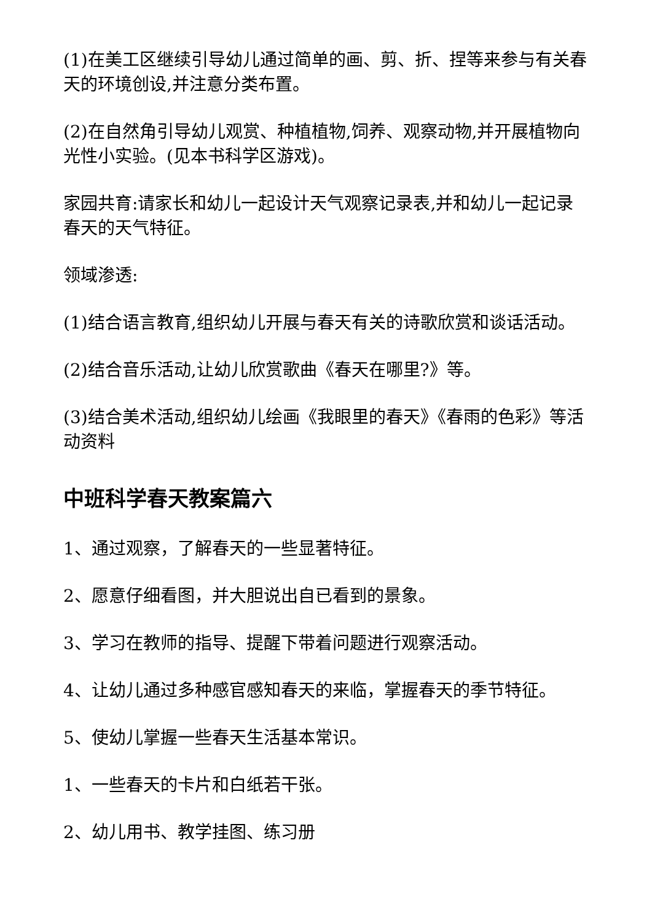(1)在美工区继续引导幼儿通过简单的画、剪、折、捏等来参与有关春天的环境创设,并注意分类布置。
(2)在自然角引导幼儿观赏、种植植物,饲养、观察动物,并开展植物向光性小实验。(见本书科学区游戏)。
家园共育:请家长和幼儿一起设计天气观察记录表,并和幼儿一起记录春天的天气特征。
领域渗透:
(1)结合语言教育,组织幼儿开展与春天有关的诗歌欣赏和谈话活动。
(2)结合音乐活动,让幼儿欣赏歌曲《春天在哪里?》等。
(3)结合美术活动,组织幼儿绘画《我眼里的春天》《春雨的色彩》等活动资料
中班科学春天教案篇六
1、通过观察，了解春天的一些显著特征。
2、愿意仔细看图，并大胆说出自已看到的景象。
3、学习在教师的指导、提醒下带着问题进行观察活动。
4、让幼儿通过多种感官感知春天的来临，掌握春天的季节特征。
5、使幼儿掌握一些春天生活基本常识。
1、一些春天的卡片和白纸若干张。
2、幼儿用书、教学挂图、练习册